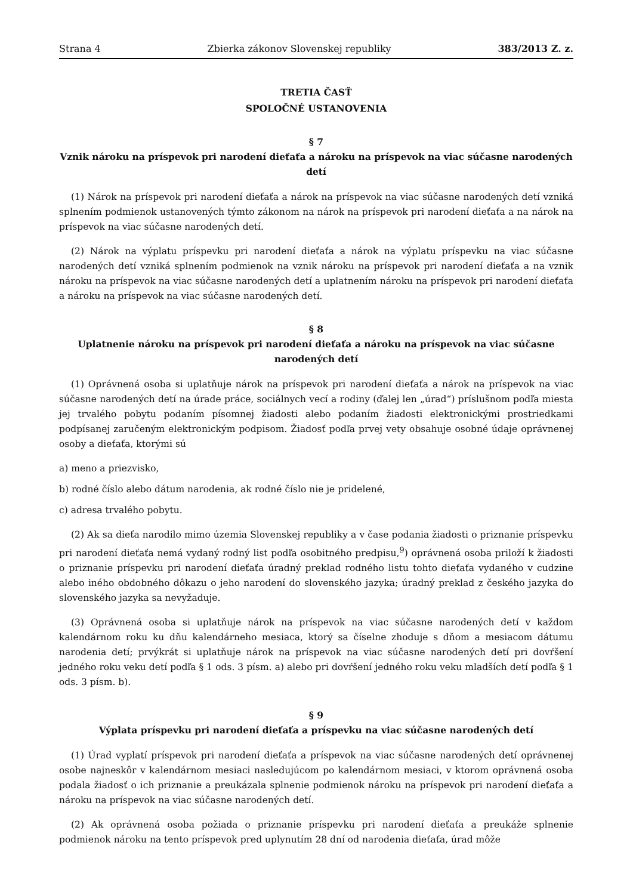Strana 4 Zbierka zákonov Slovenskej republiky 383/2013 Z. z.
TRETIA ČASŤ
SPOLOČNÉ USTANOVENIA
§ 7
Vznik nároku na príspevok pri narodení dieťaťa a nároku na príspevok na viac súčasne narodených detí
(1) Nárok na príspevok pri narodení dieťaťa a nárok na príspevok na viac súčasne narodených detí vzniká splnením podmienok ustanovených týmto zákonom na nárok na príspevok pri narodení dieťaťa a na nárok na príspevok na viac súčasne narodených detí.
(2) Nárok na výplatu príspevku pri narodení dieťaťa a nárok na výplatu príspevku na viac súčasne narodených detí vzniká splnením podmienok na vznik nároku na príspevok pri narodení dieťaťa a na vznik nároku na príspevok na viac súčasne narodených detí a uplatnením nároku na príspevok pri narodení dieťaťa a nároku na príspevok na viac súčasne narodených detí.
§ 8
Uplatnenie nároku na príspevok pri narodení dieťaťa a nároku na príspevok na viac súčasne narodených detí
(1) Oprávnená osoba si uplatňuje nárok na príspevok pri narodení dieťaťa a nárok na príspevok na viac súčasne narodených detí na úrade práce, sociálnych vecí a rodiny (ďalej len „úrad“) príslušnom podľa miesta jej trvalého pobytu podaním písomnej žiadosti alebo podaním žiadosti elektronickými prostriedkami podpísanej zaručeným elektronickým podpisom. Žiadosť podľa prvej vety obsahuje osobné údaje oprávnenej osoby a dieťaťa, ktorými sú
a) meno a priezvisko,
b) rodné číslo alebo dátum narodenia, ak rodné číslo nie je pridelené,
c) adresa trvalého pobytu.
(2) Ak sa dieťa narodilo mimo územia Slovenskej republiky a v čase podania žiadosti o priznanie príspevku pri narodení dieťaťa nemá vydaný rodný list podľa osobitného predpisu,<sup>9</sup>) oprávnená osoba priloží k žiadosti o priznanie príspevku pri narodení dieťaťa úradný preklad rodného listu tohto dieťaťa vydaného v cudzine alebo iného obdobného dôkazu o jeho narodení do slovenského jazyka; úradný preklad z českého jazyka do slovenského jazyka sa nevyžaduje.
(3) Oprávnená osoba si uplatňuje nárok na príspevok na viac súčasne narodených detí v každom kalendárnom roku ku dňu kalendárneho mesiaca, ktorý sa číselne zhoduje s dňom a mesiacom dátumu narodenia detí; prvýkrát si uplatňuje nárok na príspevok na viac súčasne narodených detí pri dovŕšení jedného roku veku detí podľa § 1 ods. 3 písm. a) alebo pri dovŕšení jedného roku veku mladších detí podľa § 1 ods. 3 písm. b).
§ 9
Výplata príspevku pri narodení dieťaťa a príspevku na viac súčasne narodených detí
(1) Úrad vyplatí príspevok pri narodení dieťaťa a príspevok na viac súčasne narodených detí oprávnenej osobe najneskôr v kalendárnom mesiaci nasledujúcom po kalendárnom mesiaci, v ktorom oprávnená osoba podala žiadosť o ich priznanie a preukázala splnenie podmienok nároku na príspevok pri narodení dieťaťa a nároku na príspevok na viac súčasne narodených detí.
(2) Ak oprávnená osoba požiada o priznanie príspevku pri narodení dieťaťa a preukáže splnenie podmienok nároku na tento príspevok pred uplynutím 28 dní od narodenia dieťaťa, úrad môže